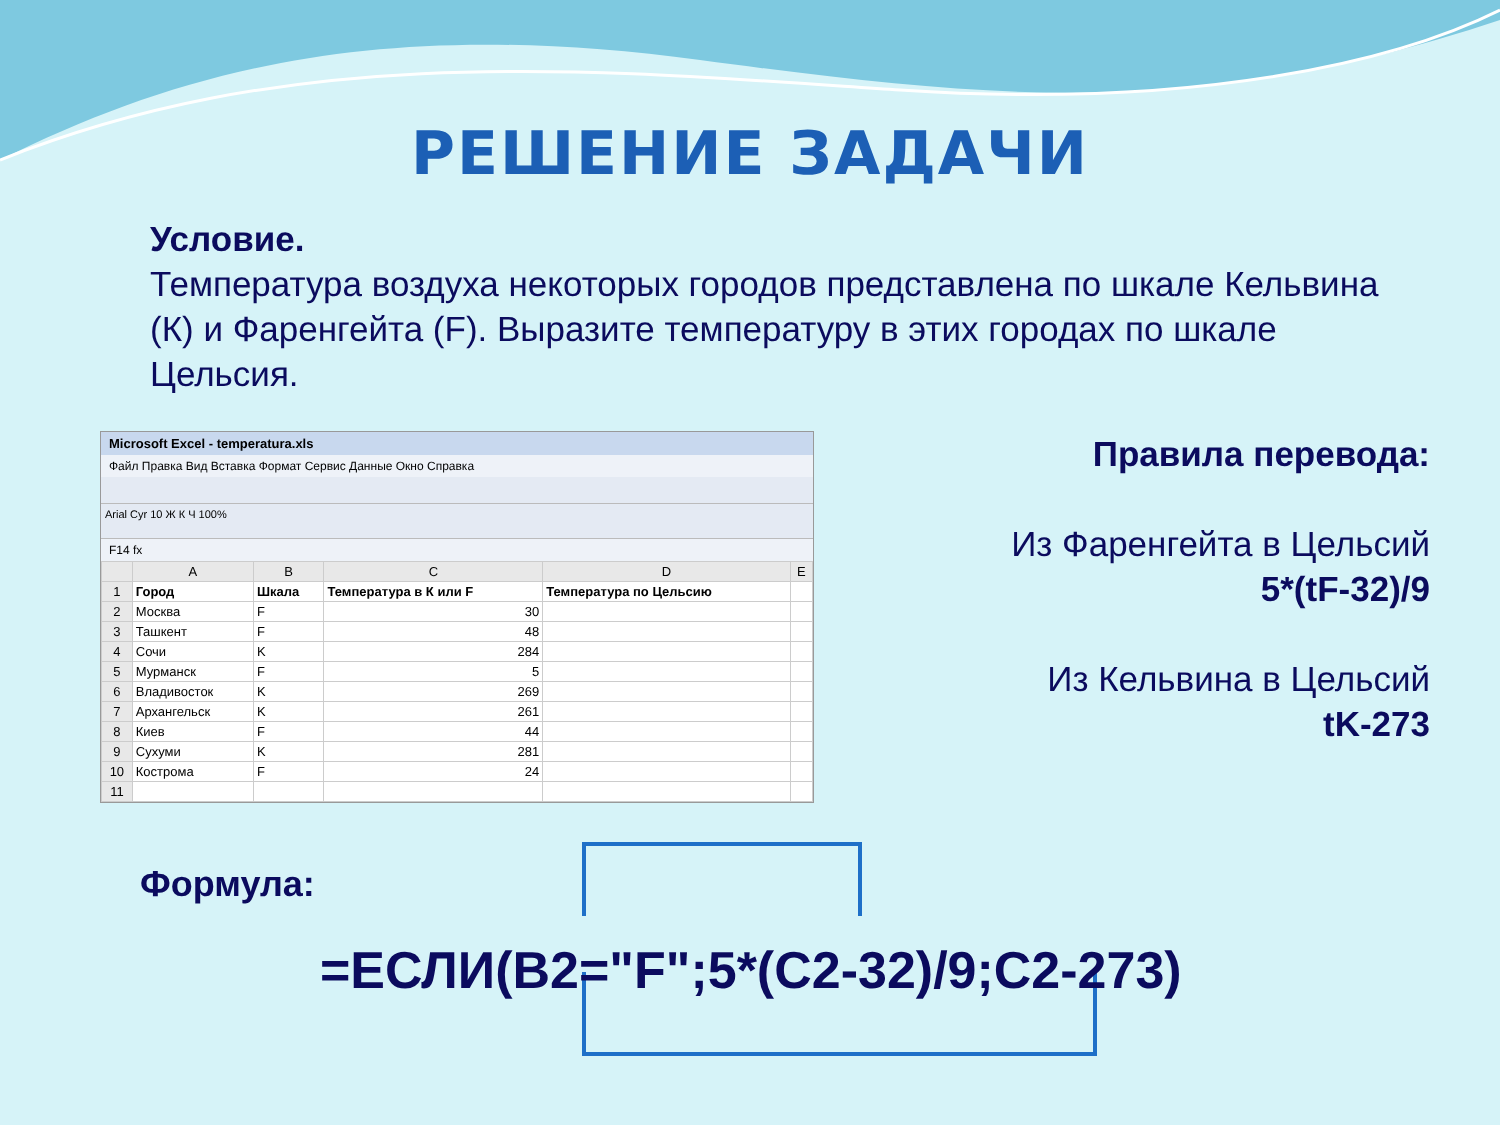РЕШЕНИЕ ЗАДАЧИ
Условие.
Температура воздуха некоторых городов представлена по шкале Кельвина (К) и Фаренгейта (F). Выразите температуру в этих городах по шкале Цельсия.
Microsoft Excel - temperatura.xls
Файл Правка Вид Вставка Формат Сервис Данные Окно Справка
Arial Cyr 10 Ж К Ч 100%
F14 fx
| | A | B | C | D | E |
| --- | --- | --- | --- | --- | --- |
| 1 | Город | Шкала | Температура в К или F | Температура по Цельсию | |
| 2 | Москва | F | 30 | | |
| 3 | Ташкент | F | 48 | | |
| 4 | Сочи | K | 284 | | |
| 5 | Мурманск | F | 5 | | |
| 6 | Владивосток | K | 269 | | |
| 7 | Архангельск | K | 261 | | |
| 8 | Киев | F | 44 | | |
| 9 | Сухуми | K | 281 | | |
| 10 | Кострома | F | 24 | | |
| 11 | | | | | |
Правила перевода:
Из Фаренгейта в Цельсий
5*(tF-32)/9
Из Кельвина в Цельсий
tK-273
Формула:
=ЕСЛИ(B2="F";5*(C2-32)/9;C2-273)